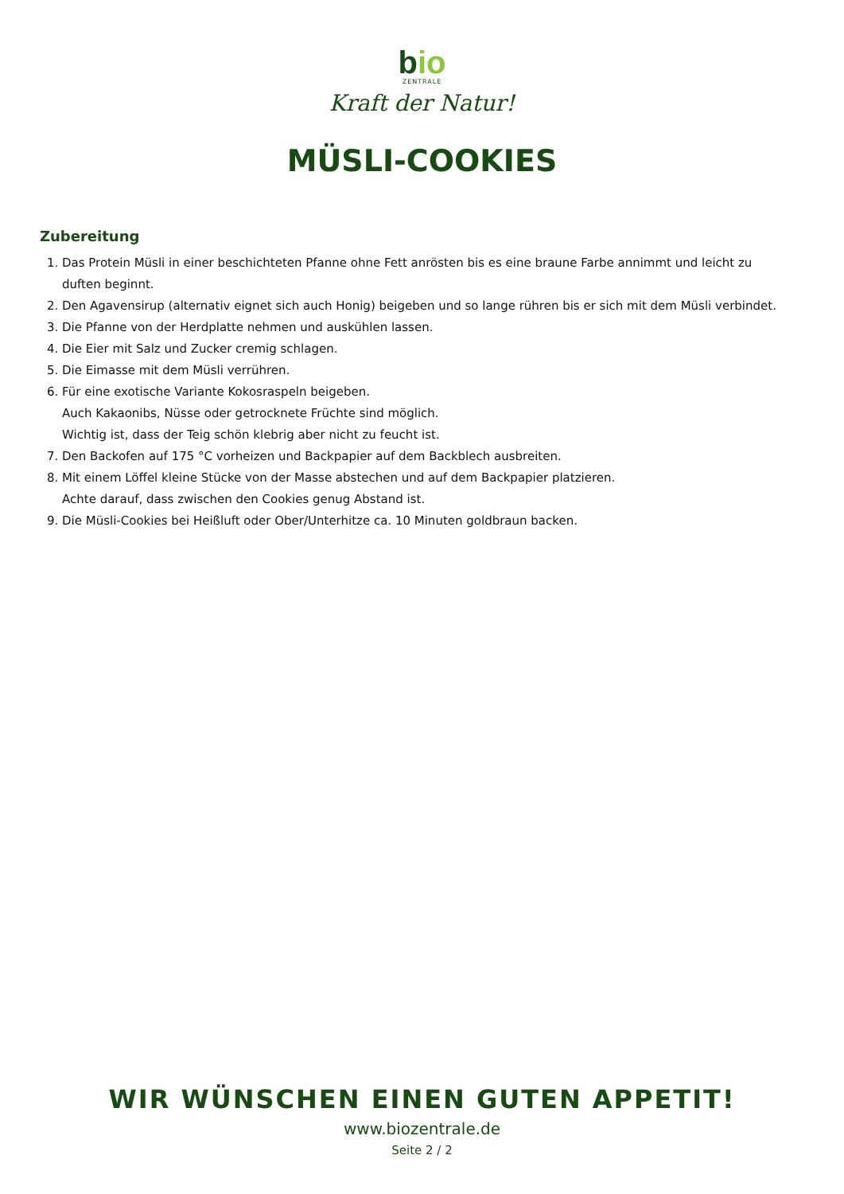bio
ZENTRALE
Kraft der Natur!
MÜSLI-COOKIES
Zubereitung
1. Das Protein Müsli in einer beschichteten Pfanne ohne Fett anrösten bis es eine braune Farbe annimmt und leicht zu duften beginnt.
2. Den Agavensirup (alternativ eignet sich auch Honig) beigeben und so lange rühren bis er sich mit dem Müsli verbindet.
3. Die Pfanne von der Herdplatte nehmen und auskühlen lassen.
4. Die Eier mit Salz und Zucker cremig schlagen.
5. Die Eimasse mit dem Müsli verrühren.
6. Für eine exotische Variante Kokosraspeln beigeben.
Auch Kakaonibs, Nüsse oder getrocknete Früchte sind möglich.
Wichtig ist, dass der Teig schön klebrig aber nicht zu feucht ist.
7. Den Backofen auf 175 °C vorheizen und Backpapier auf dem Backblech ausbreiten.
8. Mit einem Löffel kleine Stücke von der Masse abstechen und auf dem Backpapier platzieren.
Achte darauf, dass zwischen den Cookies genug Abstand ist.
9. Die Müsli-Cookies bei Heißluft oder Ober/Unterhitze ca. 10 Minuten goldbraun backen.
WIR WÜNSCHEN EINEN GUTEN APPETIT!
www.biozentrale.de
Seite 2 / 2